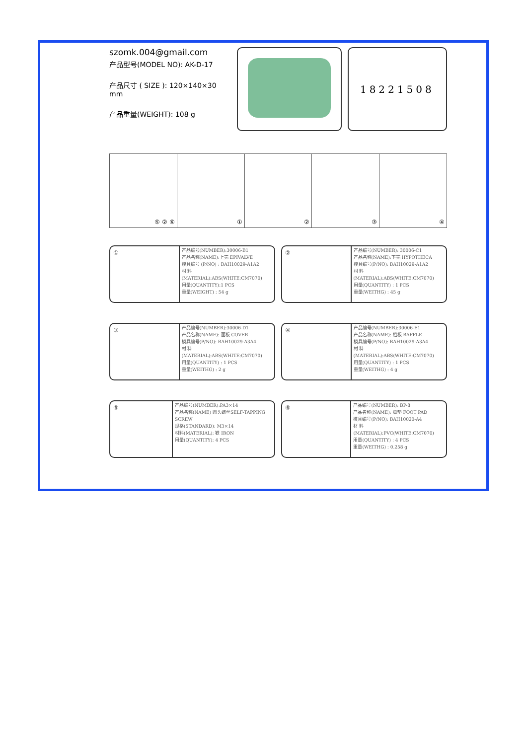szomk.004@gmail.com
产品型号(MODEL NO): AK-D-17
产品尺寸 ( SIZE ): 120×140×30 mm
产品重量(WEIGHT): 108 g
18221508
⑤ ② ⑥ ① ② ③ ④
①
产品编号(NUMBER):30006-B1
产品名称(NAME):上壳 EPIVALVE
模具编号 (P/NO) : BAH10029-A1A2
材 料(MATERIAL):ABS(WHITE:CM7070)
用量(QUANTITY):1 PCS
重量(WEIGHT) : 54 g
②
产品编号(NUMBER): 30006-C1
产品名称(NAME):下壳 HYPOTHECA
模具编号(P/NO): BAH10029-A1A2
材 料(MATERIAL):ABS(WHITE:CM7070)
用量(QUANTITY) : 1 PCS
重量(WEITHG) : 45 g
③
产品编号(NUMBER):30006-D1
产品名称(NAME): 面板 COVER
模具编号(P/NO): BAH10029-A3A4
材 料(MATERIAL):ABS(WHITE:CM7070)
用量(QUANTITY) : 1 PCS
重量(WEITHG) : 2 g
④
产品编号(NUMBER):30006-E1
产品名称(NAME): 档板 BAFFLE
模具编号(P/NO): BAH10029-A3A4
材 料(MATERIAL):ABS(WHITE:CM7070)
用量(QUANTITY) : 1 PCS
重量(WEITHG) : 4 g
⑤
产品编号(NUMBER):PA3×14
产品名称(NAME) 圆头螺丝SELF-TAPPING SCREW
规格(STANDARD): M3×14
材料(MATERIAL): 铁 IRON
用量(QUANTITY): 4 PCS
⑥
产品编号(NUMBER): BP-8
产品名称(NAME): 脚垫 FOOT PAD
模具编号(P/NO): BAH10020-A4
材 料(MATERIAL):PVC(WHITE:CM7070)
用量(QUANTITY) : 4 PCS
重量(WEITHG) : 0.258 g